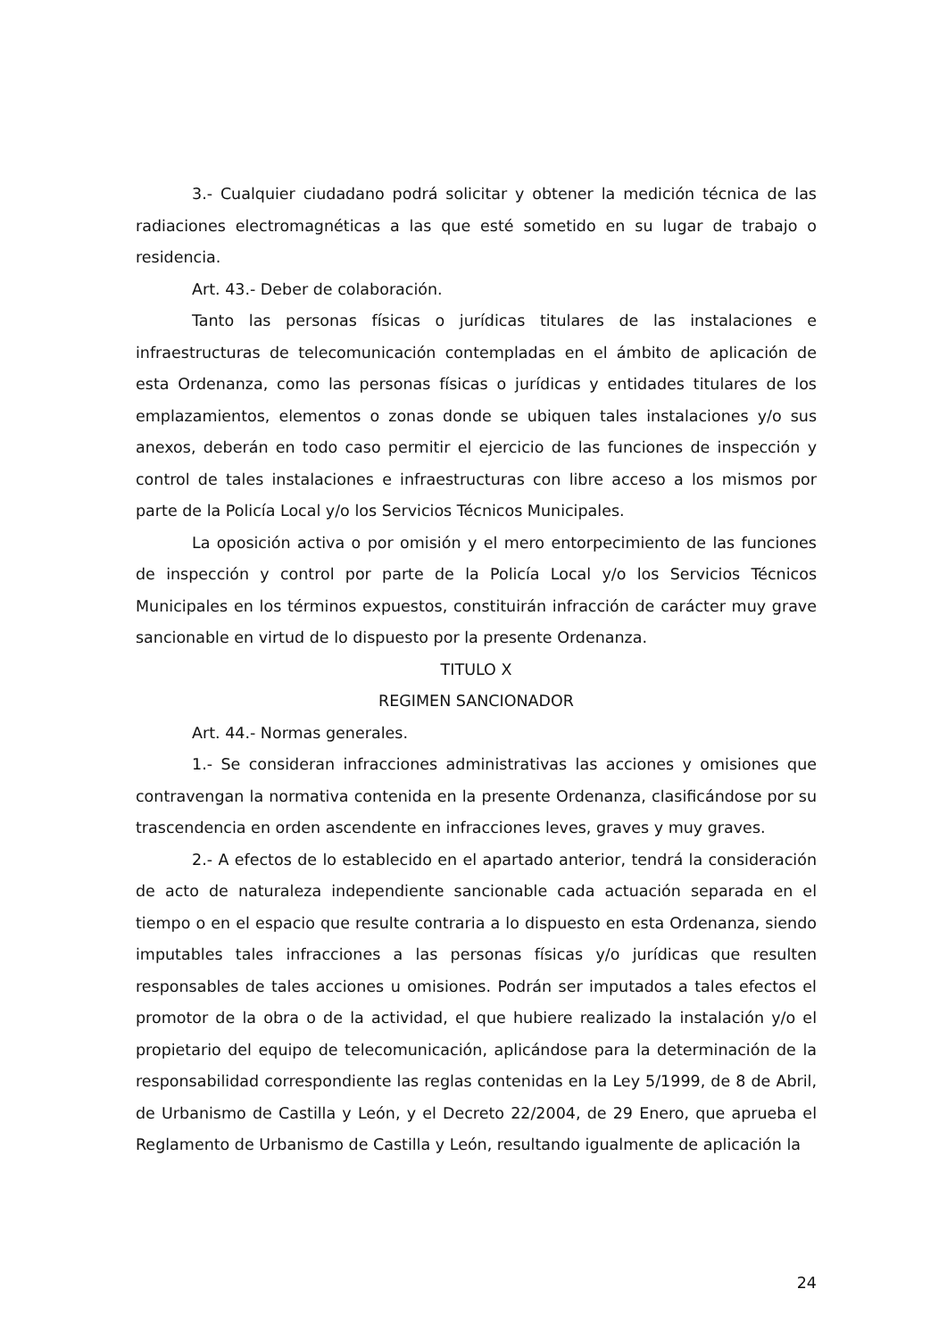3.- Cualquier ciudadano podrá solicitar y obtener la medición técnica de las radiaciones electromagnéticas a las que esté sometido en su lugar de trabajo o residencia.
Art. 43.- Deber de colaboración.
Tanto las personas físicas o jurídicas titulares de las instalaciones e infraestructuras de telecomunicación contempladas en el ámbito de aplicación de esta Ordenanza, como las personas físicas o jurídicas y entidades titulares de los emplazamientos, elementos o zonas donde se ubiquen tales instalaciones y/o sus anexos, deberán en todo caso permitir el ejercicio de las funciones de inspección y control de tales instalaciones e infraestructuras con libre acceso a los mismos por parte de la Policía Local y/o los Servicios Técnicos Municipales.
La oposición activa o por omisión y el mero entorpecimiento de las funciones de inspección y control por parte de la Policía Local y/o los Servicios Técnicos Municipales en los términos expuestos, constituirán infracción de carácter muy grave sancionable en virtud de lo dispuesto por la presente Ordenanza.
TITULO X
REGIMEN SANCIONADOR
Art. 44.- Normas generales.
1.- Se consideran infracciones administrativas las acciones y omisiones que contravengan la normativa contenida en la presente Ordenanza, clasificándose por su trascendencia en orden ascendente en infracciones leves, graves y muy graves.
2.- A efectos de lo establecido en el apartado anterior, tendrá la consideración de acto de naturaleza independiente sancionable cada actuación separada en el tiempo o en el espacio que resulte contraria a lo dispuesto en esta Ordenanza, siendo imputables tales infracciones a las personas físicas y/o jurídicas que resulten responsables de tales acciones u omisiones. Podrán ser imputados a tales efectos el promotor de la obra o de la actividad, el que hubiere realizado la instalación y/o el propietario del equipo de telecomunicación, aplicándose para la determinación de la responsabilidad correspondiente las reglas contenidas en la Ley 5/1999, de 8 de Abril, de Urbanismo de Castilla y León, y el Decreto 22/2004, de 29 Enero, que aprueba el Reglamento de Urbanismo de Castilla y León, resultando igualmente de aplicación la
24